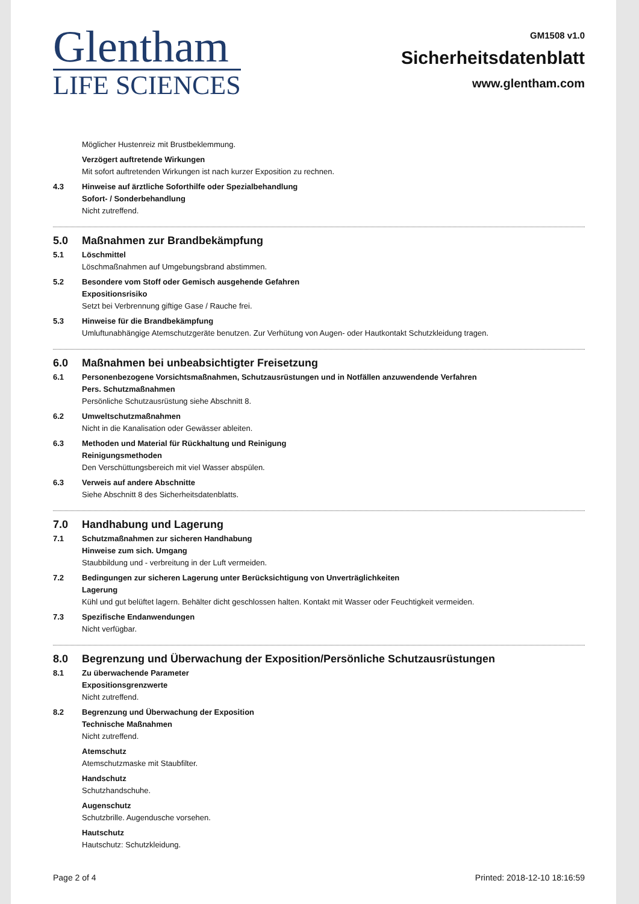Glentham
LIFE SCIENCES
GM1508 v1.0
Sicherheitsdatenblatt
www.glentham.com
Möglicher Hustenreiz mit Brustbeklemmung.
Verzögert auftretende Wirkungen
Mit sofort auftretenden Wirkungen ist nach kurzer Exposition zu rechnen.
4.3 Hinweise auf ärztliche Soforthilfe oder Spezialbehandlung
Sofort- / Sonderbehandlung
Nicht zutreffend.
5.0 Maßnahmen zur Brandbekämpfung
5.1 Löschmittel
Löschmaßnahmen auf Umgebungsbrand abstimmen.
5.2 Besondere vom Stoff oder Gemisch ausgehende Gefahren
Expositionsrisiko
Setzt bei Verbrennung giftige Gase / Rauche frei.
5.3 Hinweise für die Brandbekämpfung
Umluftunabhängige Atemschutzgeräte benutzen. Zur Verhütung von Augen- oder Hautkontakt Schutzkleidung tragen.
6.0 Maßnahmen bei unbeabsichtigter Freisetzung
6.1 Personenbezogene Vorsichtsmaßnahmen, Schutzausrüstungen und in Notfällen anzuwendende Verfahren
Pers. Schutzmaßnahmen
Persönliche Schutzausrüstung siehe Abschnitt 8.
6.2 Umweltschutzmaßnahmen
Nicht in die Kanalisation oder Gewässer ableiten.
6.3 Methoden und Material für Rückhaltung und Reinigung
Reinigungsmethoden
Den Verschüttungsbereich mit viel Wasser abspülen.
6.3 Verweis auf andere Abschnitte
Siehe Abschnitt 8 des Sicherheitsdatenblatts.
7.0 Handhabung und Lagerung
7.1 Schutzmaßnahmen zur sicheren Handhabung
Hinweise zum sich. Umgang
Staubbildung und - verbreitung in der Luft vermeiden.
7.2 Bedingungen zur sicheren Lagerung unter Berücksichtigung von Unverträglichkeiten
Lagerung
Kühl und gut belüftet lagern. Behälter dicht geschlossen halten. Kontakt mit Wasser oder Feuchtigkeit vermeiden.
7.3 Spezifische Endanwendungen
Nicht verfügbar.
8.0 Begrenzung und Überwachung der Exposition/Persönliche Schutzausrüstungen
8.1 Zu überwachende Parameter
Expositionsgrenzwerte
Nicht zutreffend.
8.2 Begrenzung und Überwachung der Exposition
Technische Maßnahmen
Nicht zutreffend.
Atemschutz
Atemschutzmaske mit Staubfilter.
Handschutz
Schutzhandschuhe.
Augenschutz
Schutzbrille. Augendusche vorsehen.
Hautschutz
Hautschutz: Schutzkleidung.
Page 2 of 4 Printed: 2018-12-10 18:16:59